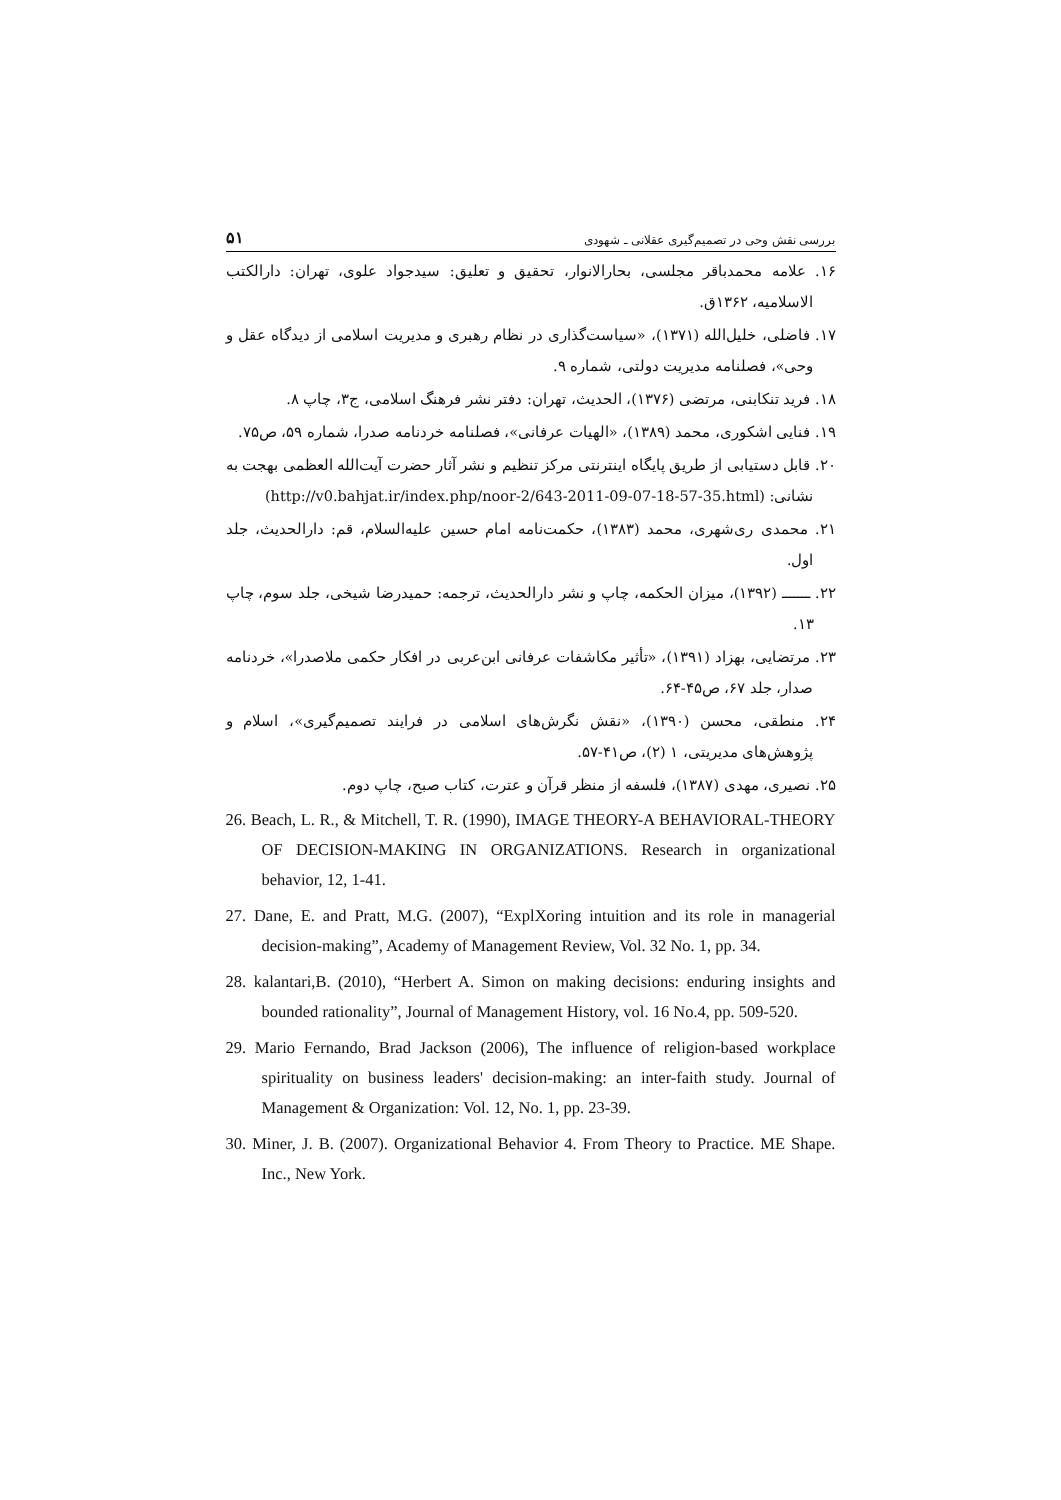بررسی نقش وحی در تصمیم‌گیری عقلانی ـ شهودی ۵۱
۱۶. علامه محمدباقر مجلسی، بحارالانوار، تحقیق و تعلیق: سیدجواد علوی، تهران: دارالکتب الاسلامیه، ۱۳۶۲ق.
۱۷. فاضلی، خلیل‌الله (۱۳۷۱)، «سیاست‌گذاری در نظام رهبری و مدیریت اسلامی از دیدگاه عقل و وحی»، فصلنامه مدیریت دولتی، شماره ۹.
۱۸. فرید تنکابنی، مرتضی (۱۳۷۶)، الحدیث، تهران: دفتر نشر فرهنگ اسلامی، ج۳، چاپ ۸.
۱۹. فنایی اشکوری، محمد (۱۳۸۹)، «الهیات عرفانی»، فصلنامه خردنامه صدرا، شماره ۵۹، ص۷۵.
۲۰. قابل دستیابی از طریق پایگاه اینترنتی مرکز تنظیم و نشر آثار حضرت آیت‌الله العظمی بهجت به نشانی: (http://v0.bahjat.ir/index.php/noor-2/643-2011-09-07-18-57-35.html)
۲۱. محمدی ری‌شهری، محمد (۱۳۸۳)، حکمت‌نامه امام حسین علیه‌السلام، قم: دارالحدیث، جلد اول.
۲۲. ـــــــ (۱۳۹۲)، میزان الحکمه، چاپ و نشر دارالحدیث، ترجمه: حمیدرضا شیخی، جلد سوم، چاپ ۱۳.
۲۳. مرتضایی، بهزاد (۱۳۹۱)، «تأثیر مکاشفات عرفانی ابن‌عربی در افکار حکمی ملاصدرا»، خردنامه صدار، جلد ۶۷، ص۴۵-۶۴.
۲۴. منطقی، محسن (۱۳۹۰)، «نقش نگرش‌های اسلامی در فرایند تصمیم‌گیری»، اسلام و پژوهش‌های مدیریتی، ۱ (۲)، ص۴۱-۵۷.
۲۵. نصیری، مهدی (۱۳۸۷)، فلسفه از منظر قرآن و عترت، کتاب صبح، چاپ دوم.
26. Beach, L. R., & Mitchell, T. R. (1990), IMAGE THEORY-A BEHAVIORAL-THEORY OF DECISION-MAKING IN ORGANIZATIONS. Research in organizational behavior, 12, 1-41.
27. Dane, E. and Pratt, M.G. (2007), “ExplXoring intuition and its role in managerial decision-making”, Academy of Management Review, Vol. 32 No. 1, pp. 34.
28. kalantari,B. (2010), “Herbert A. Simon on making decisions: enduring insights and bounded rationality”, Journal of Management History, vol. 16 No.4, pp. 509-520.
29. Mario Fernando, Brad Jackson (2006), The influence of religion-based workplace spirituality on business leaders' decision-making: an inter-faith study. Journal of Management & Organization: Vol. 12, No. 1, pp. 23-39.
30. Miner, J. B. (2007). Organizational Behavior 4. From Theory to Practice. ME Shape. Inc., New York.